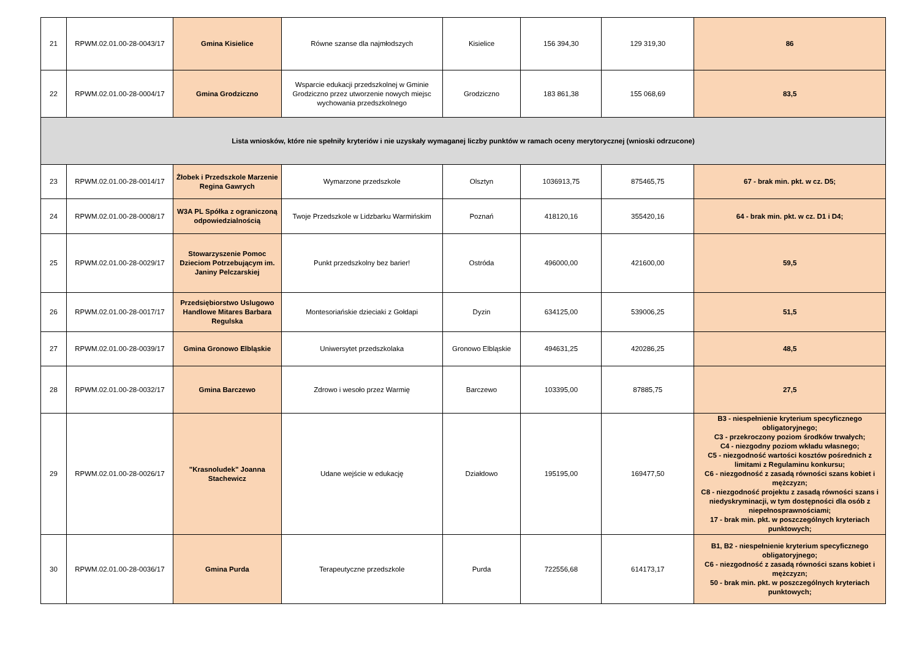| 21 | RPWM.02.01.00-28-0043/17 | Gmina Kisielice | Równe szanse dla najmłodszych | Kisielice | 156 394,30 | 129 319,30 | 86 |
| 22 | RPWM.02.01.00-28-0004/17 | Gmina Grodziczno | Wsparcie edukacji przedszkolnej w Gminie Grodziczno przez utworzenie nowych miejsc wychowania przedszkolnego | Grodziczno | 183 861,38 | 155 068,69 | 83,5 |
| Lista wniosków, które nie spełniły kryteriów i nie uzyskały wymaganej liczby punktów w ramach oceny merytorycznej (wnioski odrzucone) | | | | | | | |
| 23 | RPWM.02.01.00-28-0014/17 | Żłobek i Przedszkole Marzenie Regina Gawrych | Wymarzone przedszkole | Olsztyn | 1036913,75 | 875465,75 | 67 - brak min. pkt. w cz. D5; |
| 24 | RPWM.02.01.00-28-0008/17 | W3A PL Spółka z ograniczoną odpowiedzialnością | Twoje Przedszkole w Lidzbarku Warmińskim | Poznań | 418120,16 | 355420,16 | 64 - brak min. pkt. w cz. D1 i D4; |
| 25 | RPWM.02.01.00-28-0029/17 | Stowarzyszenie Pomoc Dzieciom Potrzebującym im. Janiny Pelczarskiej | Punkt przedszkolny bez barier! | Ostróda | 496000,00 | 421600,00 | 59,5 |
| 26 | RPWM.02.01.00-28-0017/17 | Przedsiębiorstwo Uslugowo Handlowe Mitares Barbara Regulska | Montesoriańskie dzieciaki z Gołdapi | Dyzin | 634125,00 | 539006,25 | 51,5 |
| 27 | RPWM.02.01.00-28-0039/17 | Gmina Gronowo Elbląskie | Uniwersytet przedszkolaka | Gronowo Elbląskie | 494631,25 | 420286,25 | 48,5 |
| 28 | RPWM.02.01.00-28-0032/17 | Gmina Barczewo | Zdrowo i wesoło przez Warmię | Barczewo | 103395,00 | 87885,75 | 27,5 |
| 29 | RPWM.02.01.00-28-0026/17 | "Krasnoludek" Joanna Stachewicz | Udane wejście w edukację | Działdowo | 195195,00 | 169477,50 | B3 - niespełnienie kryterium specyficznego obligatoryjnego; C3 - przekroczony poziom środków trwałych; C4 - niezgodny poziom wkładu własnego; C5 - niezgodność wartości kosztów pośrednich z limitami z Regulaminu konkursu; C6 - niezgodność z zasadą równości szans kobiet i mężczyzn; C8 - niezgodność projektu z zasadą równości szans i niedyskryminacji, w tym dostępności dla osób z niepełnosprawnościami; 17 - brak min. pkt. w poszczególnych kryteriach punktowych; |
| 30 | RPWM.02.01.00-28-0036/17 | Gmina Purda | Terapeutyczne przedszkole | Purda | 722556,68 | 614173,17 | B1, B2 - niespełnienie kryterium specyficznego obligatoryjnego; C6 - niezgodność z zasadą równości szans kobiet i mężczyzn; 50 - brak min. pkt. w poszczególnych kryteriach punktowych; |